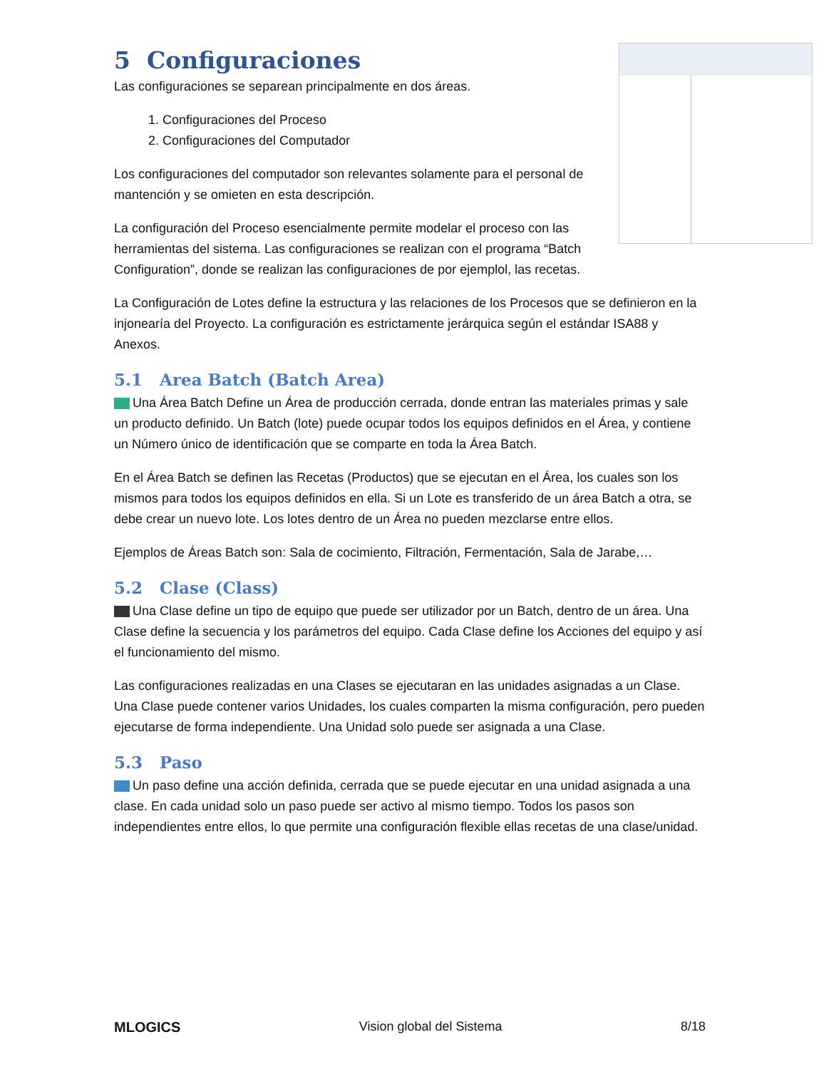5 Configuraciones
Las configuraciones se separean principalmente en dos áreas.
1. Configuraciones del Proceso
2. Configuraciones del Computador
Los configuraciones del computador son relevantes solamente para el personal de mantención y se omieten en esta descripción.
La configuración del Proceso esencialmente permite modelar el proceso con las herramientas del sistema. Las configuraciones se realizan con el programa “Batch Configuration”, donde se realizan las configuraciones de por ejemplol, las recetas.
La Configuración de Lotes define la estructura y las relaciones de los Procesos que se definieron en la injonearía del Proyecto. La configuración es estrictamente jerárquica según el estándar ISA88 y Anexos.
5.1 Area Batch (Batch Area)
Una Área Batch Define un Área de producción cerrada, donde entran las materiales primas y sale un producto definido. Un Batch (lote) puede ocupar todos los equipos definidos en el Área, y contiene un Número único de identificación que se comparte en toda la Área Batch.
En el Área Batch se definen las Recetas (Productos) que se ejecutan en el Área, los cuales son los mismos para todos los equipos definidos en ella. Si un Lote es transferido de un área Batch a otra, se debe crear un nuevo lote. Los lotes dentro de un Área no pueden mezclarse entre ellos.
Ejemplos de Áreas Batch son: Sala de cocimiento, Filtración, Fermentación, Sala de Jarabe,…
5.2 Clase (Class)
Una Clase define un tipo de equipo que puede ser utilizador por un Batch, dentro de un área. Una Clase define la secuencia y los parámetros del equipo. Cada Clase define los Acciones del equipo y así el funcionamiento del mismo.
Las configuraciones realizadas en una Clases se ejecutaran en las unidades asignadas a un Clase. Una Clase puede contener varios Unidades, los cuales comparten la misma configuración, pero pueden ejecutarse de forma independiente. Una Unidad solo puede ser asignada a una Clase.
5.3 Paso
Un paso define una acción definida, cerrada que se puede ejecutar en una unidad asignada a una clase. En cada unidad solo un paso puede ser activo al mismo tiempo. Todos los pasos son independientes entre ellos, lo que permite una configuración flexible ellas recetas de una clase/unidad.
MLOGICS Vision global del Sistema 8/18